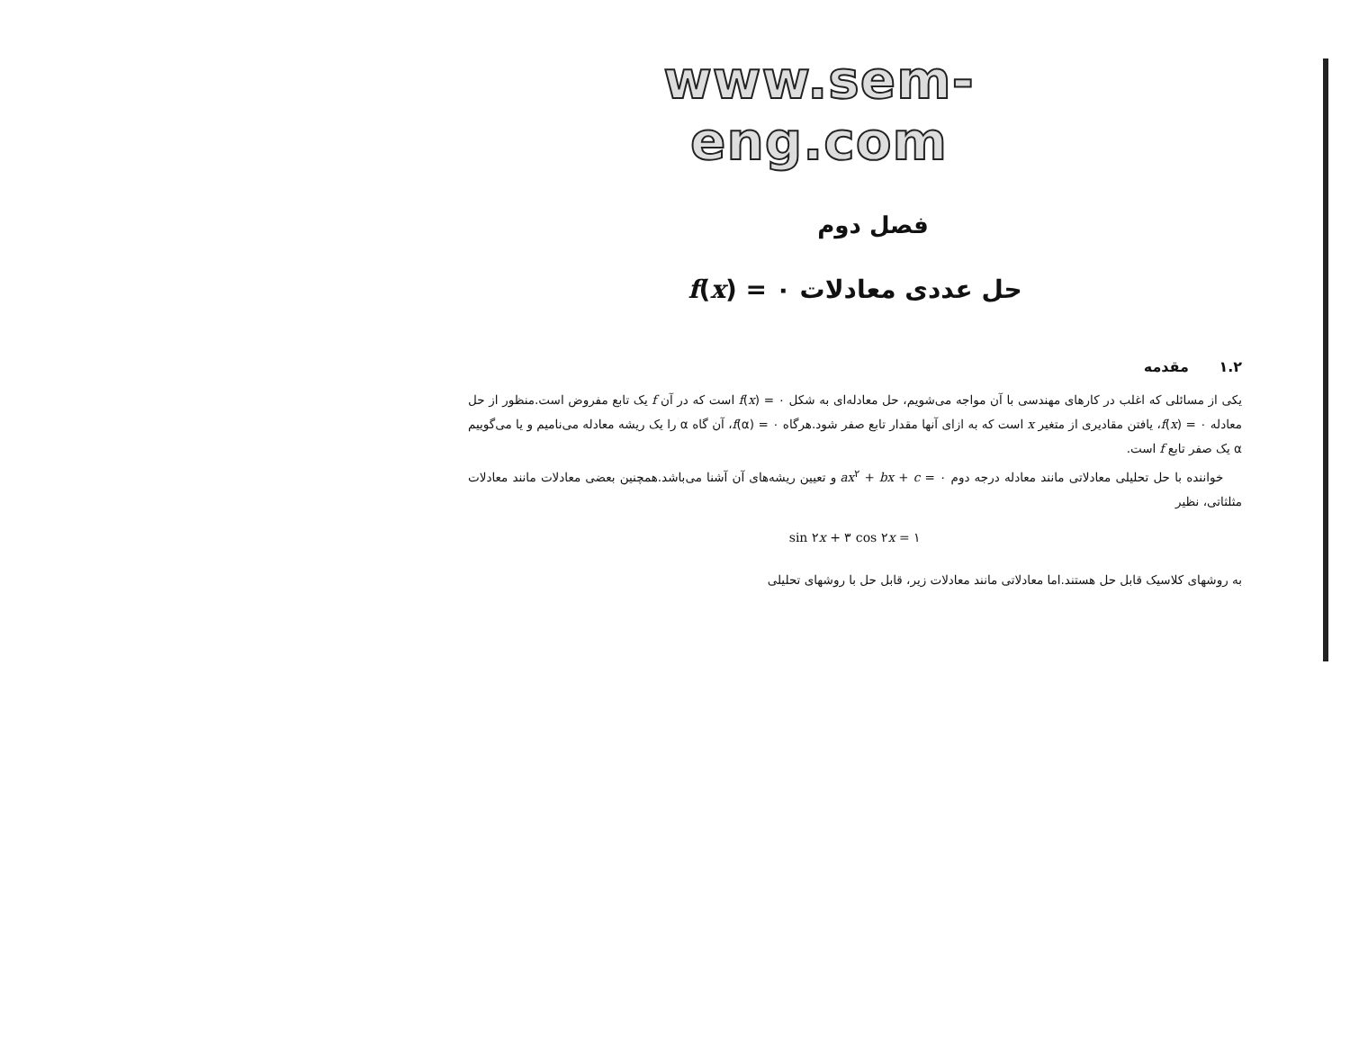www.sem-eng.com
فصل دوم
حل عددی معادلات f(x) = ۰
۱.۲ مقدمه
یکی از مسائلی که اغلب در کارهای مهندسی با آن مواجه می‌شویم، حل معادله‌ای به شکل f(x) = ۰ است که در آن f یک تابع مفروض است.منظور از حل معادله f(x) = ۰، یافتن مقادیری از متغیر x است که به ازای آنها مقدار تابع صفر شود.هرگاه f(α) = ۰، آن گاه α را یک ریشه معادله می‌نامیم و یا می‌گوییم α یک صفر تابع f است.
خواننده با حل تحلیلی معادلاتی مانند معادله درجه دوم ax<sup>۲</sup> + bx + c = ۰ و تعیین ریشه‌های آن آشنا می‌باشد.همچنین بعضی معادلات مانند معادلات مثلثاتی، نظیر
sin ۲x + ۳ cos ۲x = ۱
به روشهای کلاسیک قابل حل هستند.اما معادلاتی مانند معادلات زیر، قابل حل با روشهای تحلیلی